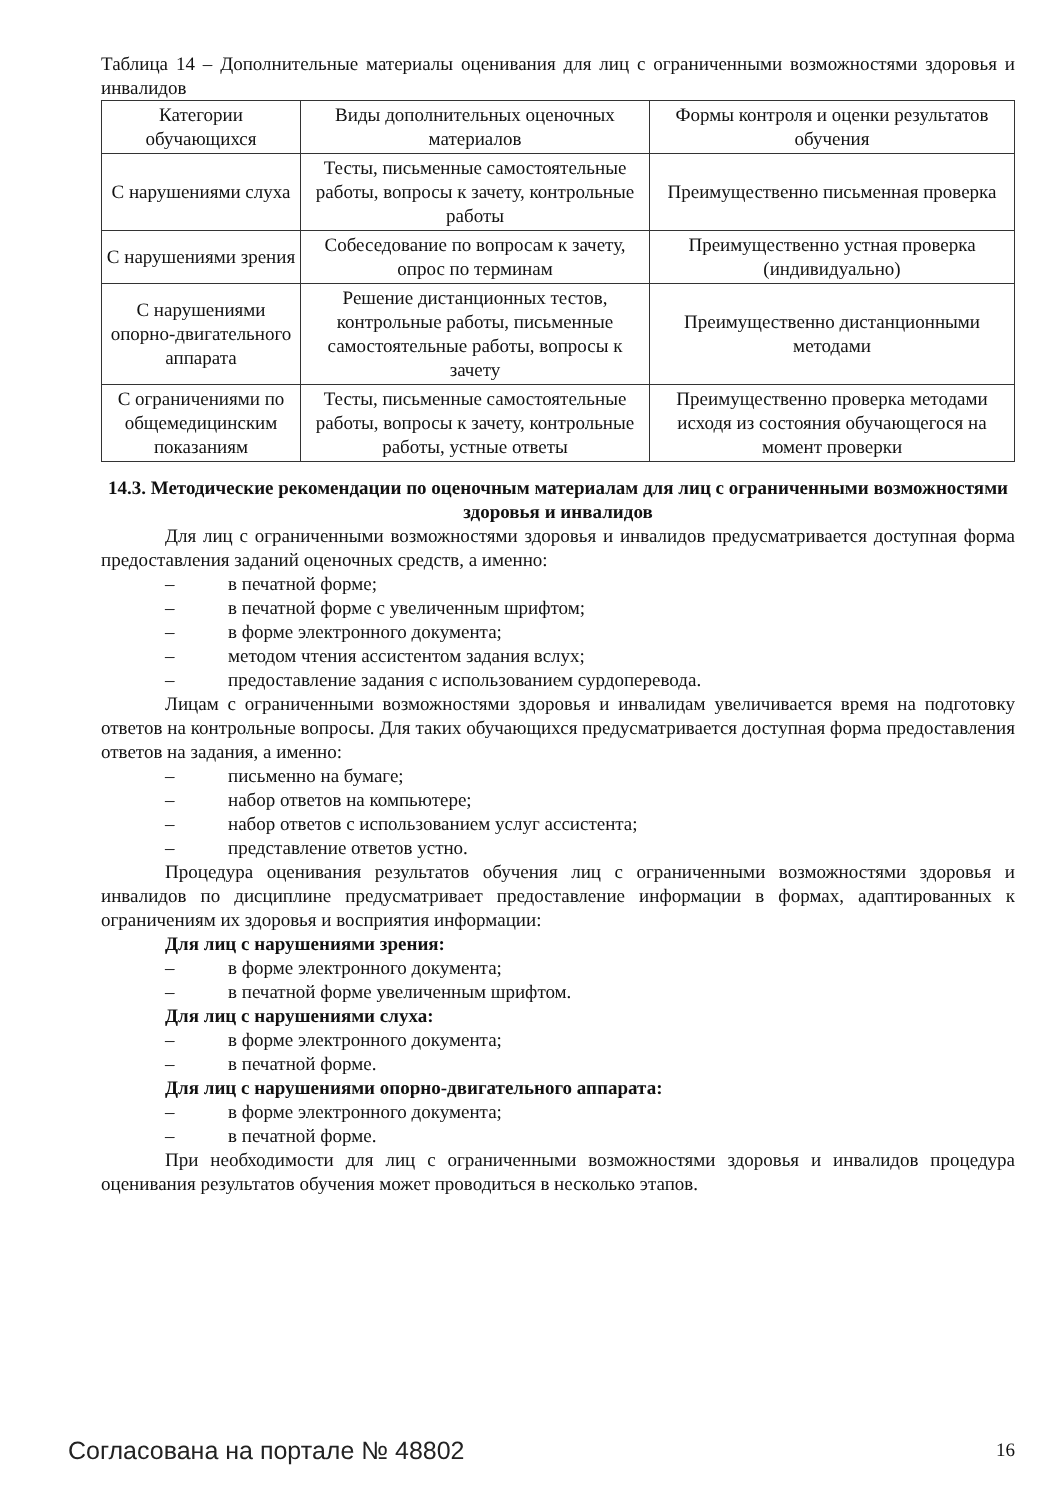Таблица 14 – Дополнительные материалы оценивания для лиц с ограниченными возможностями здоровья и инвалидов
| Категории обучающихся | Виды дополнительных оценочных материалов | Формы контроля и оценки результатов обучения |
| С нарушениями слуха | Тесты, письменные самостоятельные работы, вопросы к зачету, контрольные работы | Преимущественно письменная проверка |
| С нарушениями зрения | Собеседование по вопросам к зачету, опрос по терминам | Преимущественно устная проверка (индивидуально) |
| С нарушениями опорно-двигательного аппарата | Решение дистанционных тестов, контрольные работы, письменные самостоятельные работы, вопросы к зачету | Преимущественно дистанционными методами |
| С ограничениями по общемедицинским показаниям | Тесты, письменные самостоятельные работы, вопросы к зачету, контрольные работы, устные ответы | Преимущественно проверка методами исходя из состояния обучающегося на момент проверки |
14.3. Методические рекомендации по оценочным материалам для лиц с ограниченными возможностями здоровья и инвалидов
Для лиц с ограниченными возможностями здоровья и инвалидов предусматривается доступная форма предоставления заданий оценочных средств, а именно:
– в печатной форме;
– в печатной форме с увеличенным шрифтом;
– в форме электронного документа;
– методом чтения ассистентом задания вслух;
– предоставление задания с использованием сурдоперевода.
Лицам с ограниченными возможностями здоровья и инвалидам увеличивается время на подготовку ответов на контрольные вопросы. Для таких обучающихся предусматривается доступная форма предоставления ответов на задания, а именно:
– письменно на бумаге;
– набор ответов на компьютере;
– набор ответов с использованием услуг ассистента;
– представление ответов устно.
Процедура оценивания результатов обучения лиц с ограниченными возможностями здоровья и инвалидов по дисциплине предусматривает предоставление информации в формах, адаптированных к ограничениям их здоровья и восприятия информации:
Для лиц с нарушениями зрения:
– в форме электронного документа;
– в печатной форме увеличенным шрифтом.
Для лиц с нарушениями слуха:
– в форме электронного документа;
– в печатной форме.
Для лиц с нарушениями опорно-двигательного аппарата:
– в форме электронного документа;
– в печатной форме.
При необходимости для лиц с ограниченными возможностями здоровья и инвалидов процедура оценивания результатов обучения может проводиться в несколько этапов.
Согласована на портале № 48802 16